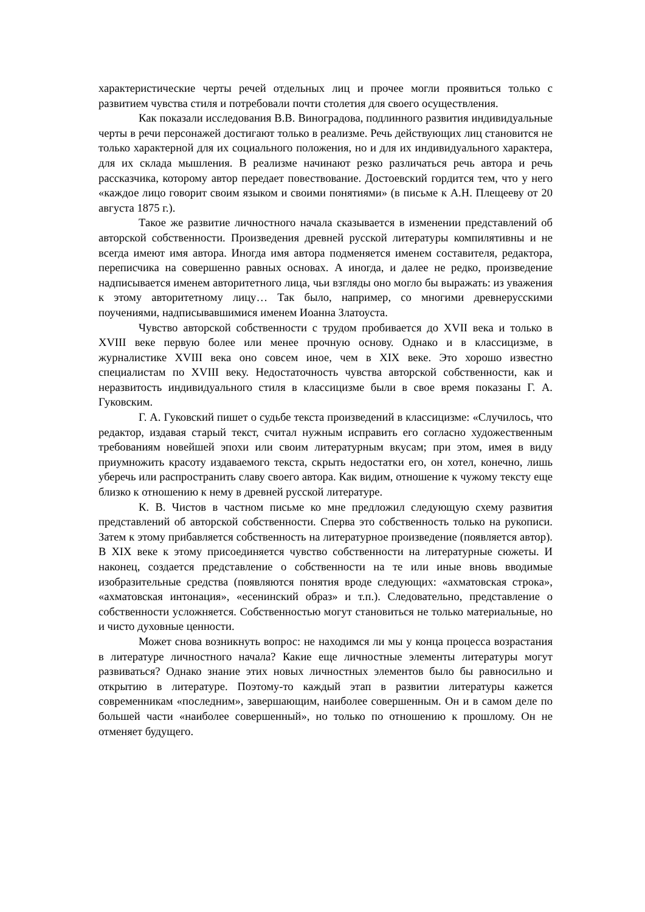характеристические черты речей отдельных лиц и прочее могли проявиться только с развитием чувства стиля и потребовали почти столетия для своего осуществления.
Как показали исследования В.В. Виноградова, подлинного развития индивидуальные черты в речи персонажей достигают только в реализме. Речь действующих лиц становится не только характерной для их социального положения, но и для их индивидуального характера, для их склада мышления. В реализме начинают резко различаться речь автора и речь рассказчика, которому автор передает повествование. Достоевский гордится тем, что у него «каждое лицо говорит своим языком и своими понятиями» (в письме к А.Н. Плещееву от 20 августа 1875 г.).
Такое же развитие личностного начала сказывается в изменении представлений об авторской собственности. Произведения древней русской литературы компилятивны и не всегда имеют имя автора. Иногда имя автора подменяется именем составителя, редактора, переписчика на совершенно равных основах. А иногда, и далее не редко, произведение надписывается именем авторитетного лица, чьи взгляды оно могло бы выражать: из уважения к этому авторитетному лицу… Так было, например, со многими древнерусскими поучениями, надписывавшимися именем Иоанна Златоуста.
Чувство авторской собственности с трудом пробивается до XVII века и только в XVIII веке первую более или менее прочную основу. Однако и в классицизме, в журналистике XVIII века оно совсем иное, чем в XIX веке. Это хорошо известно специалистам по XVIII веку. Недостаточность чувства авторской собственности, как и неразвитость индивидуального стиля в классицизме были в свое время показаны Г. А. Гуковским.
Г. А. Гуковский пишет о судьбе текста произведений в классицизме: «Случилось, что редактор, издавая старый текст, считал нужным исправить его согласно художественным требованиям новейшей эпохи или своим литературным вкусам; при этом, имея в виду приумножить красоту издаваемого текста, скрыть недостатки его, он хотел, конечно, лишь уберечь или распространить славу своего автора. Как видим, отношение к чужому тексту еще близко к отношению к нему в древней русской литературе.
К. В. Чистов в частном письме ко мне предложил следующую схему развития представлений об авторской собственности. Сперва это собственность только на рукописи. Затем к этому прибавляется собственность на литературное произведение (появляется автор). В XIX веке к этому присоединяется чувство собственности на литературные сюжеты. И наконец, создается представление о собственности на те или иные вновь вводимые изобразительные средства (появляются понятия вроде следующих: «ахматовская строка», «ахматовская интонация», «есенинский образ» и т.п.). Следовательно, представление о собственности усложняется. Собственностью могут становиться не только материальные, но и чисто духовные ценности.
Может снова возникнуть вопрос: не находимся ли мы у конца процесса возрастания в литературе личностного начала? Какие еще личностные элементы литературы могут развиваться? Однако знание этих новых личностных элементов было бы равносильно и открытию в литературе. Поэтому-то каждый этап в развитии литературы кажется современникам «последним», завершающим, наиболее совершенным. Он и в самом деле по большей части «наиболее совершенный», но только по отношению к прошлому. Он не отменяет будущего.